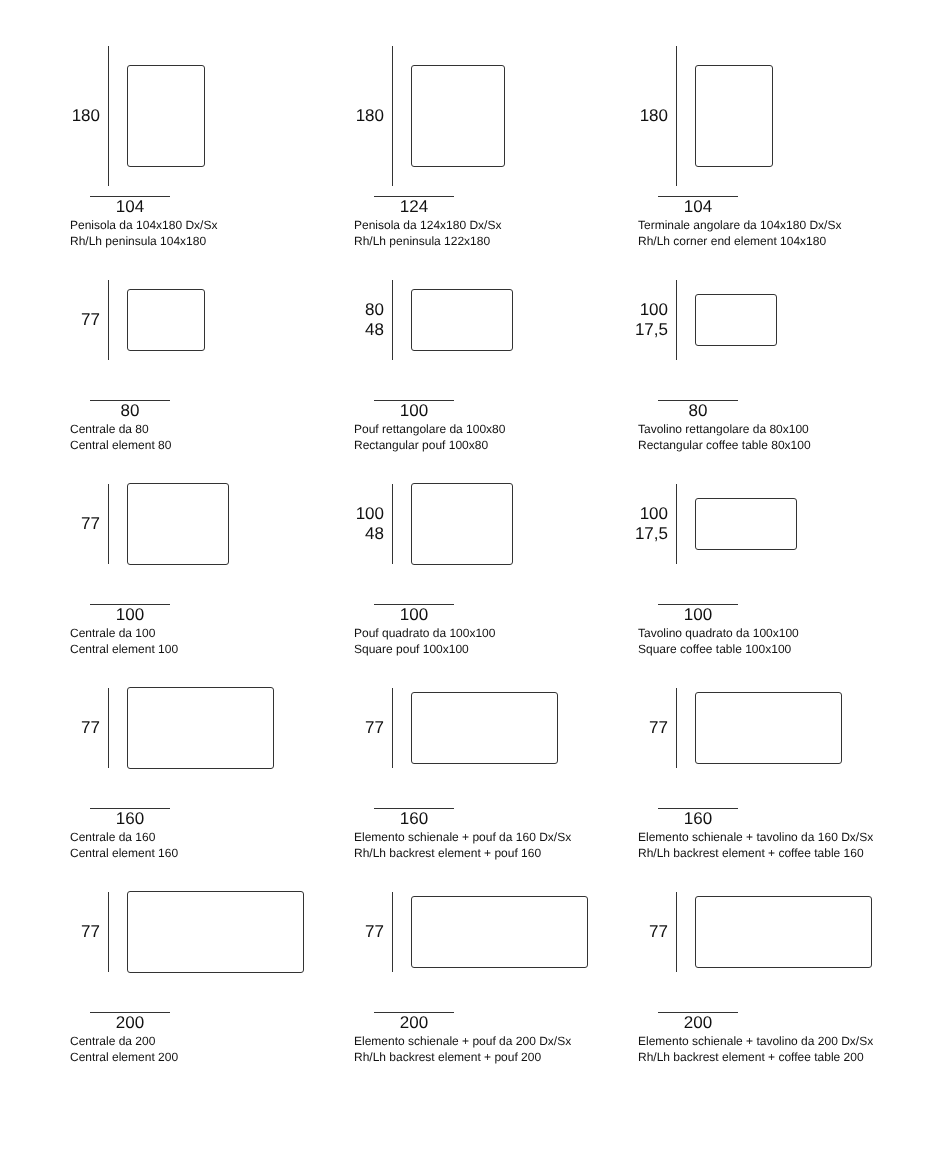180
104
Penisola da 104x180 Dx/Sx
Rh/Lh peninsula 104x180
180
124
Penisola da 124x180 Dx/Sx
Rh/Lh peninsula 122x180
180
104
Terminale angolare da 104x180 Dx/Sx
Rh/Lh corner end element 104x180
77
80
Centrale da 80
Central element 80
80
48
100
Pouf rettangolare da 100x80
Rectangular pouf 100x80
100
17,5
80
Tavolino rettangolare da 80x100
Rectangular coffee table 80x100
77
100
Centrale da 100
Central element 100
100
48
100
Pouf quadrato da 100x100
Square pouf 100x100
100
17,5
100
Tavolino quadrato da 100x100
Square coffee table 100x100
77
160
Centrale da 160
Central element 160
77
160
Elemento schienale + pouf da 160 Dx/Sx
Rh/Lh backrest element + pouf 160
77
160
Elemento schienale + tavolino da 160 Dx/Sx
Rh/Lh backrest element + coffee table 160
77
200
Centrale da 200
Central element 200
77
200
Elemento schienale + pouf da 200 Dx/Sx
Rh/Lh backrest element + pouf 200
77
200
Elemento schienale + tavolino da 200 Dx/Sx
Rh/Lh backrest element + coffee table 200